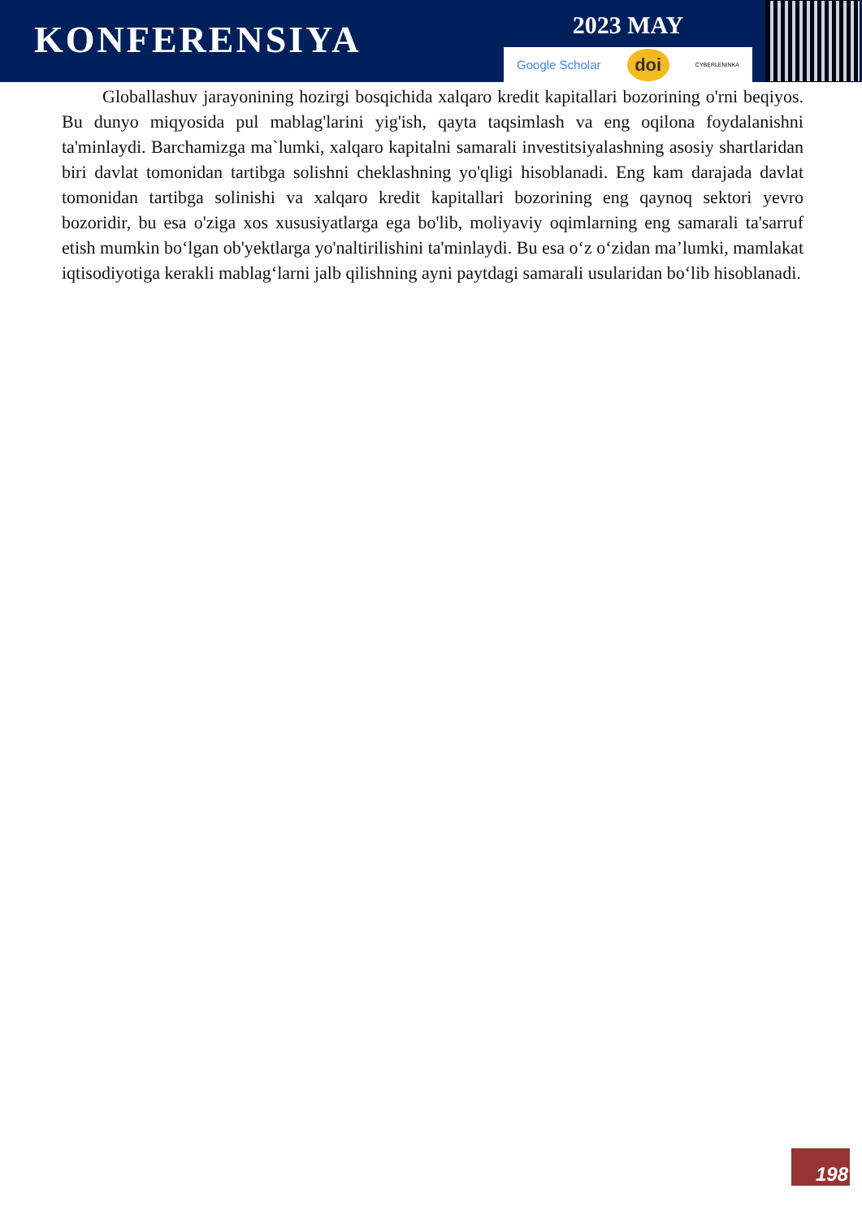KONFERENSIYA
2023 MAY
Google Scholar doi CYBERLENINKA
Globallashuv jarayonining hozirgi bosqichida xalqaro kredit kapitallari bozorining o'rni beqiyos. Bu dunyo miqyosida pul mablag'larini yig'ish, qayta taqsimlash va eng oqilona foydalanishni ta'minlaydi. Barchamizga ma`lumki, xalqaro kapitalni samarali investitsiyalashning asosiy shartlaridan biri davlat tomonidan tartibga solishni cheklashning yo'qligi hisoblanadi. Eng kam darajada davlat tomonidan tartibga solinishi va xalqaro kredit kapitallari bozorining eng qaynoq sektori yevro bozoridir, bu esa o'ziga xos xususiyatlarga ega bo'lib, moliyaviy oqimlarning eng samarali ta'sarruf etish mumkin bo‘lgan ob'yektlarga yo'naltirilishini ta'minlaydi. Bu esa o‘z o‘zidan ma’lumki, mamlakat iqtisodiyotiga kerakli mablag‘larni jalb qilishning ayni paytdagi samarali usularidan bo‘lib hisoblanadi.
198